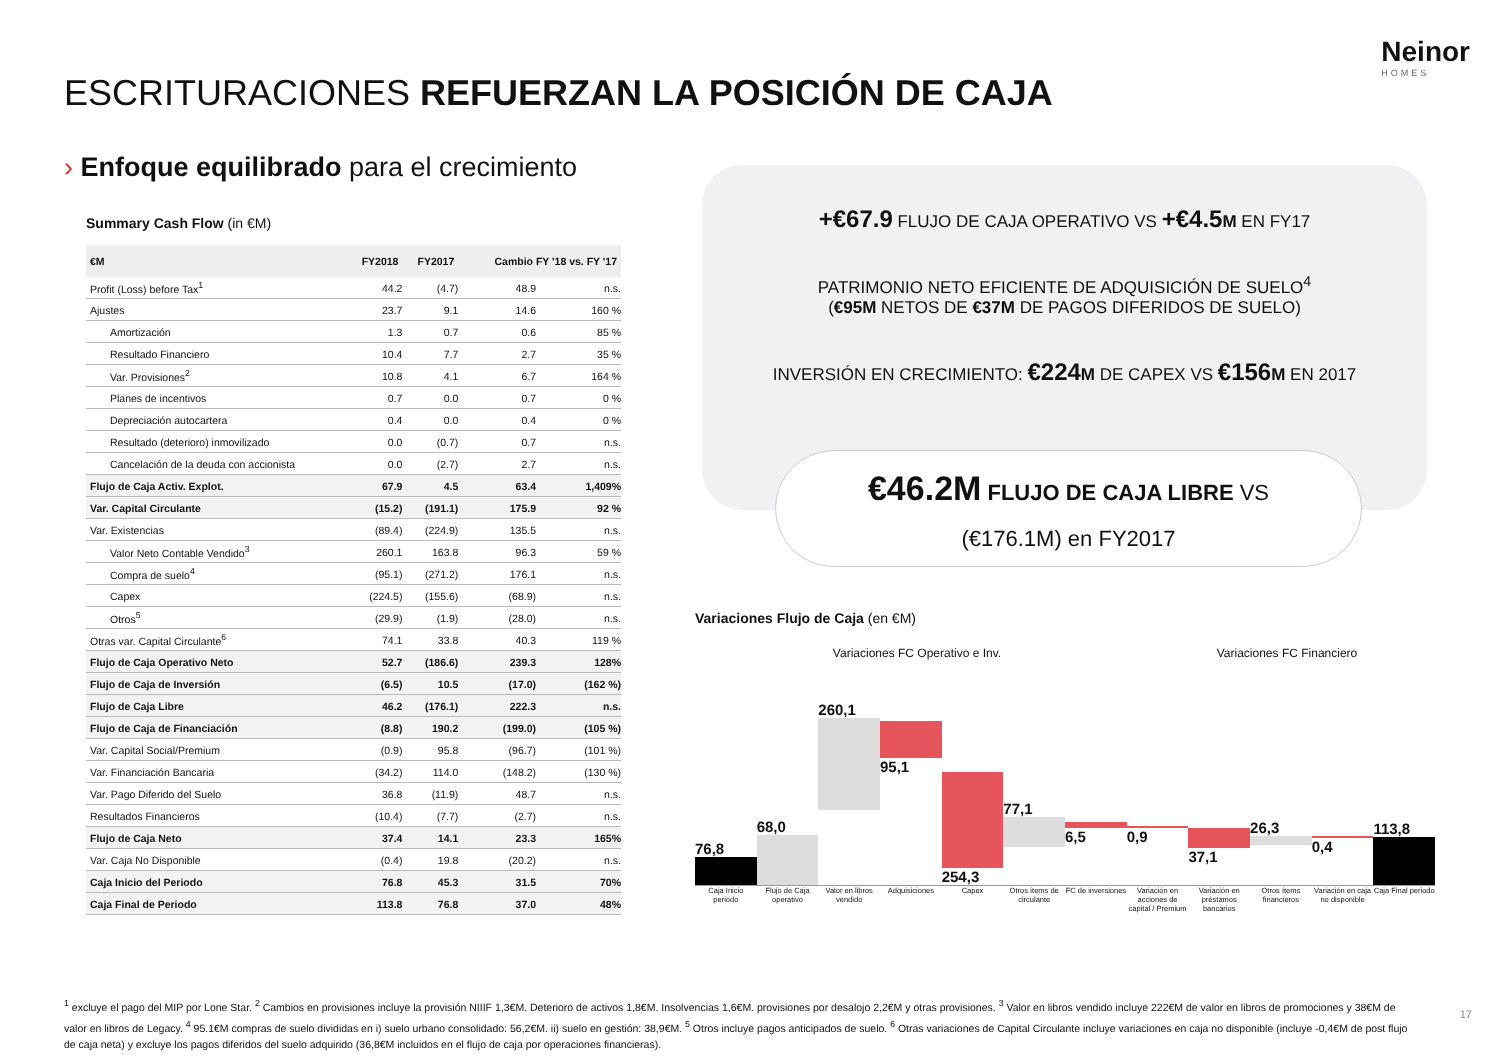Neinor
HOMES
ESCRITURACIONES REFUERZAN LA POSICIÓN DE CAJA
› Enfoque equilibrado para el crecimiento
Summary Cash Flow (in €M)
| €M | FY2018 | FY2017 | Cambio FY '18 vs. FY '17 | |
| --- | --- | --- | --- | --- |
| Profit (Loss) before Tax<sup>1</sup> | 44.2 | (4.7) | 48.9 | n.s. |
| Ajustes | 23.7 | 9.1 | 14.6 | 160 % |
| Amortización | 1.3 | 0.7 | 0.6 | 85 % |
| Resultado Financiero | 10.4 | 7.7 | 2.7 | 35 % |
| Var. Provisiones<sup>2</sup> | 10.8 | 4.1 | 6.7 | 164 % |
| Planes de incentivos | 0.7 | 0.0 | 0.7 | 0 % |
| Depreciación autocartera | 0.4 | 0.0 | 0.4 | 0 % |
| Resultado (deterioro) inmovilizado | 0.0 | (0.7) | 0.7 | n.s. |
| Cancelación de la deuda con accionista | 0.0 | (2.7) | 2.7 | n.s. |
| Flujo de Caja Activ. Explot. | 67.9 | 4.5 | 63.4 | 1,409% |
| Var. Capital Circulante | (15.2) | (191.1) | 175.9 | 92 % |
| Var. Existencias | (89.4) | (224.9) | 135.5 | n.s. |
| Valor Neto Contable Vendido<sup>3</sup> | 260.1 | 163.8 | 96.3 | 59 % |
| Compra de suelo<sup>4</sup> | (95.1) | (271.2) | 176.1 | n.s. |
| Capex | (224.5) | (155.6) | (68.9) | n.s. |
| Otros<sup>5</sup> | (29.9) | (1.9) | (28.0) | n.s. |
| Otras var. Capital Circulante<sup>6</sup> | 74.1 | 33.8 | 40.3 | 119 % |
| Flujo de Caja Operativo Neto | 52.7 | (186.6) | 239.3 | 128% |
| Flujo de Caja de Inversión | (6.5) | 10.5 | (17.0) | (162 %) |
| Flujo de Caja Libre | 46.2 | (176.1) | 222.3 | n.s. |
| Flujo de Caja de Financiación | (8.8) | 190.2 | (199.0) | (105 %) |
| Var. Capital Social/Premium | (0.9) | 95.8 | (96.7) | (101 %) |
| Var. Financiación Bancaria | (34.2) | 114.0 | (148.2) | (130 %) |
| Var. Pago Diferido del Suelo | 36.8 | (11.9) | 48.7 | n.s. |
| Resultados Financieros | (10.4) | (7.7) | (2.7) | n.s. |
| Flujo de Caja Neto | 37.4 | 14.1 | 23.3 | 165% |
| Var. Caja No Disponible | (0.4) | 19.8 | (20.2) | n.s. |
| Caja Inicio del Periodo | 76.8 | 45.3 | 31.5 | 70% |
| Caja Final de Periodo | 113.8 | 76.8 | 37.0 | 48% |
+€67.9 FLUJO DE CAJA OPERATIVO VS +€4.5 M EN FY17
PATRIMONIO NETO EFICIENTE DE ADQUISICIÓN DE SUELO<sup>4</sup>
(€95M NETOS DE €37M DE PAGOS DIFERIDOS DE SUELO)
INVERSIÓN EN CRECIMIENTO: €224 M DE CAPEX VS €156 M EN 2017
€46.2M FLUJO DE CAJA LIBRE VS
(€176.1M) en FY2017
Variaciones Flujo de Caja (en €M)
Variaciones FC Operativo e Inv.
Variaciones FC Financiero
76,8
68,0
260,1
95,1
254,3
77,1
6,5
0,9
37,1
26,3
0,4
113,8
Caja Inicio periodo Flujo de Caja operativo Valor en libros vendido Adquisiciones Capex Otros ítems de circulante FC de inversiones Variación en acciones de capital / Premium
Variación en préstamos bancarios
Otros ítems financieros Variación en caja no disponible
Caja Final periodo
<sup>1</sup> excluye el pago del MIP por Lone Star. <sup>2</sup> Cambios en provisiones incluye la provisión NIIIF 1,3€M. Deterioro de activos 1,8€M. Insolvencias 1,6€M. provisiones por desalojo 2,2€M y otras provisiones. <sup>3</sup> Valor en libros vendido incluye 222€M de valor en libros de promociones y 38€M de valor en libros de Legacy. <sup>4</sup> 95.1€M compras de suelo divididas en i) suelo urbano consolidado: 56,2€M. ii) suelo en gestión: 38,9€M. <sup>5</sup> Otros incluye pagos anticipados de suelo. <sup>6</sup> Otras variaciones de Capital Circulante incluye variaciones en caja no disponible (incluye -0,4€M de post flujo de caja neta) y excluye los pagos diferidos del suelo adquirido (36,8€M incluidos en el flujo de caja por operaciones financieras).
17